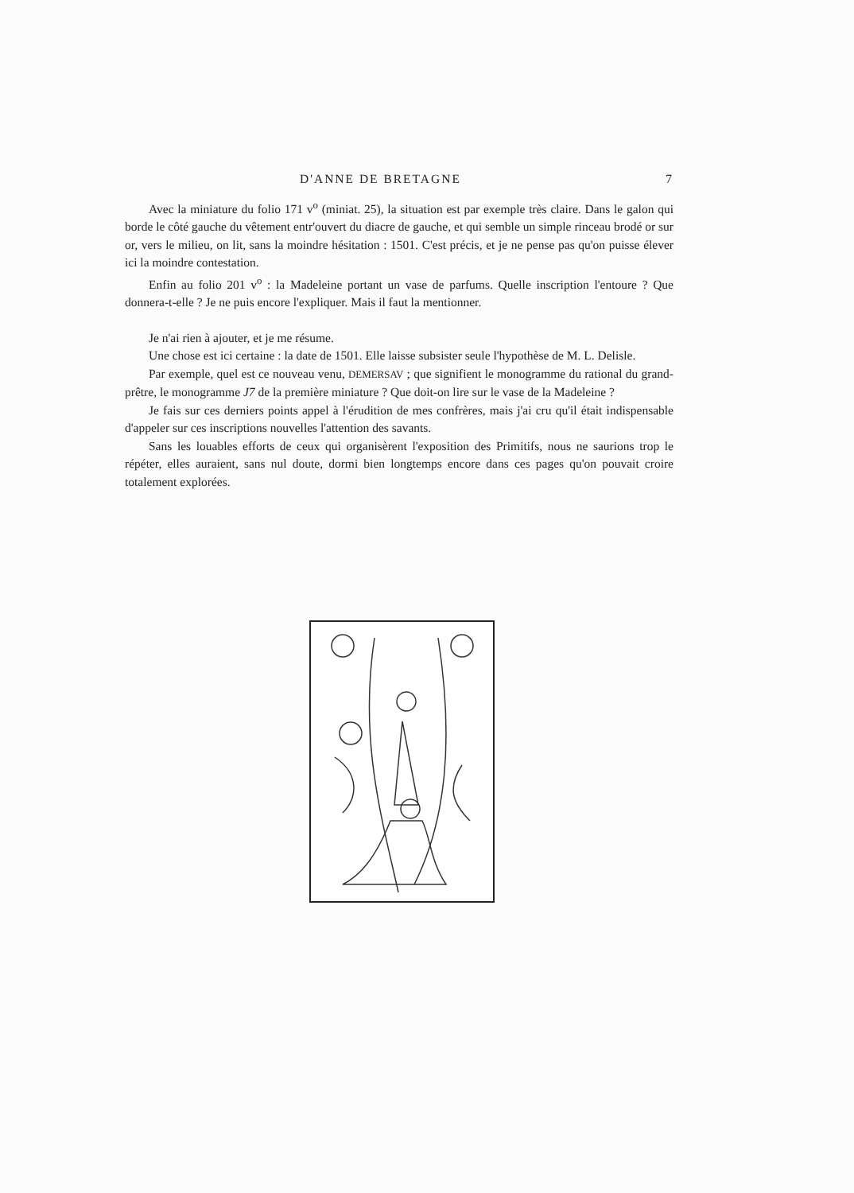D'ANNE DE BRETAGNE 7
Avec la miniature du folio 171 v<sup>o</sup> (miniat. 25), la situation est par exemple très claire. Dans le galon qui borde le côté gauche du vêtement entr'ouvert du diacre de gauche, et qui semble un simple rinceau brodé or sur or, vers le milieu, on lit, sans la moindre hésitation : 1501. C'est précis, et je ne pense pas qu'on puisse élever ici la moindre contestation.
Enfin au folio 201 v<sup>o</sup> : la Madeleine portant un vase de parfums. Quelle inscription l'entoure ? Que donnera-t-elle ? Je ne puis encore l'expliquer. Mais il faut la mentionner.
Je n'ai rien à ajouter, et je me résume.
Une chose est ici certaine : la date de 1501. Elle laisse subsister seule l'hypothèse de M. L. Delisle.
Par exemple, quel est ce nouveau venu, DEMERSAV ; que signifient le monogramme du rational du grand-prêtre, le monogramme J7 de la première miniature ? Que doit-on lire sur le vase de la Madeleine ?
Je fais sur ces derniers points appel à l'érudition de mes confrères, mais j'ai cru qu'il était indispensable d'appeler sur ces inscriptions nouvelles l'attention des savants.
Sans les louables efforts de ceux qui organisèrent l'exposition des Primitifs, nous ne saurions trop le répéter, elles auraient, sans nul doute, dormi bien longtemps encore dans ces pages qu'on pouvait croire totalement explorées.